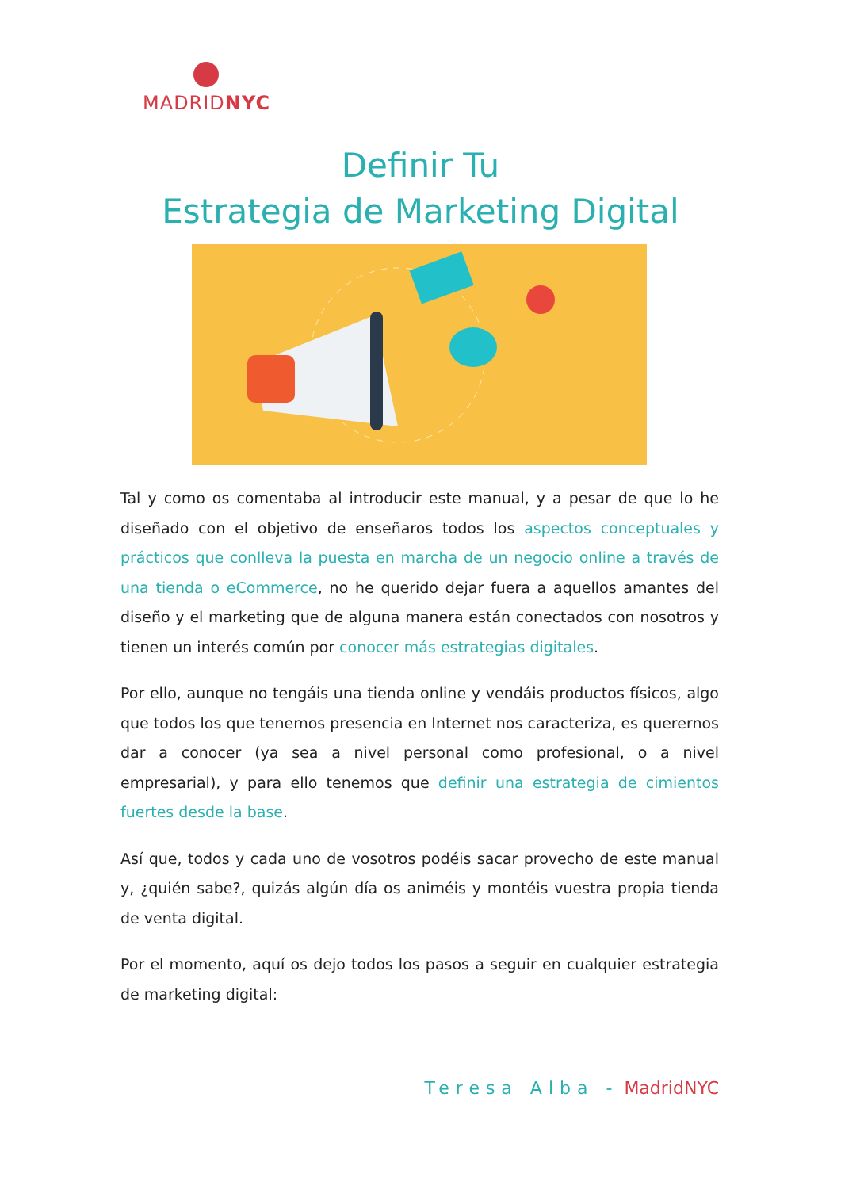MADRIDNYC
Definir Tu
Estrategia de Marketing Digital
Tal y como os comentaba al introducir este manual, y a pesar de que lo he diseñado con el objetivo de enseñaros todos los aspectos conceptuales y prácticos que conlleva la puesta en marcha de un negocio online a través de una tienda o eCommerce, no he querido dejar fuera a aquellos amantes del diseño y el marketing que de alguna manera están conectados con nosotros y tienen un interés común por conocer más estrategias digitales.
Por ello, aunque no tengáis una tienda online y vendáis productos físicos, algo que todos los que tenemos presencia en Internet nos caracteriza, es querernos dar a conocer (ya sea a nivel personal como profesional, o a nivel empresarial), y para ello tenemos que definir una estrategia de cimientos fuertes desde la base.
Así que, todos y cada uno de vosotros podéis sacar provecho de este manual y, ¿quién sabe?, quizás algún día os animéis y montéis vuestra propia tienda de venta digital.
Por el momento, aquí os dejo todos los pasos a seguir en cualquier estrategia de marketing digital:
Teresa Alba - MadridNYC